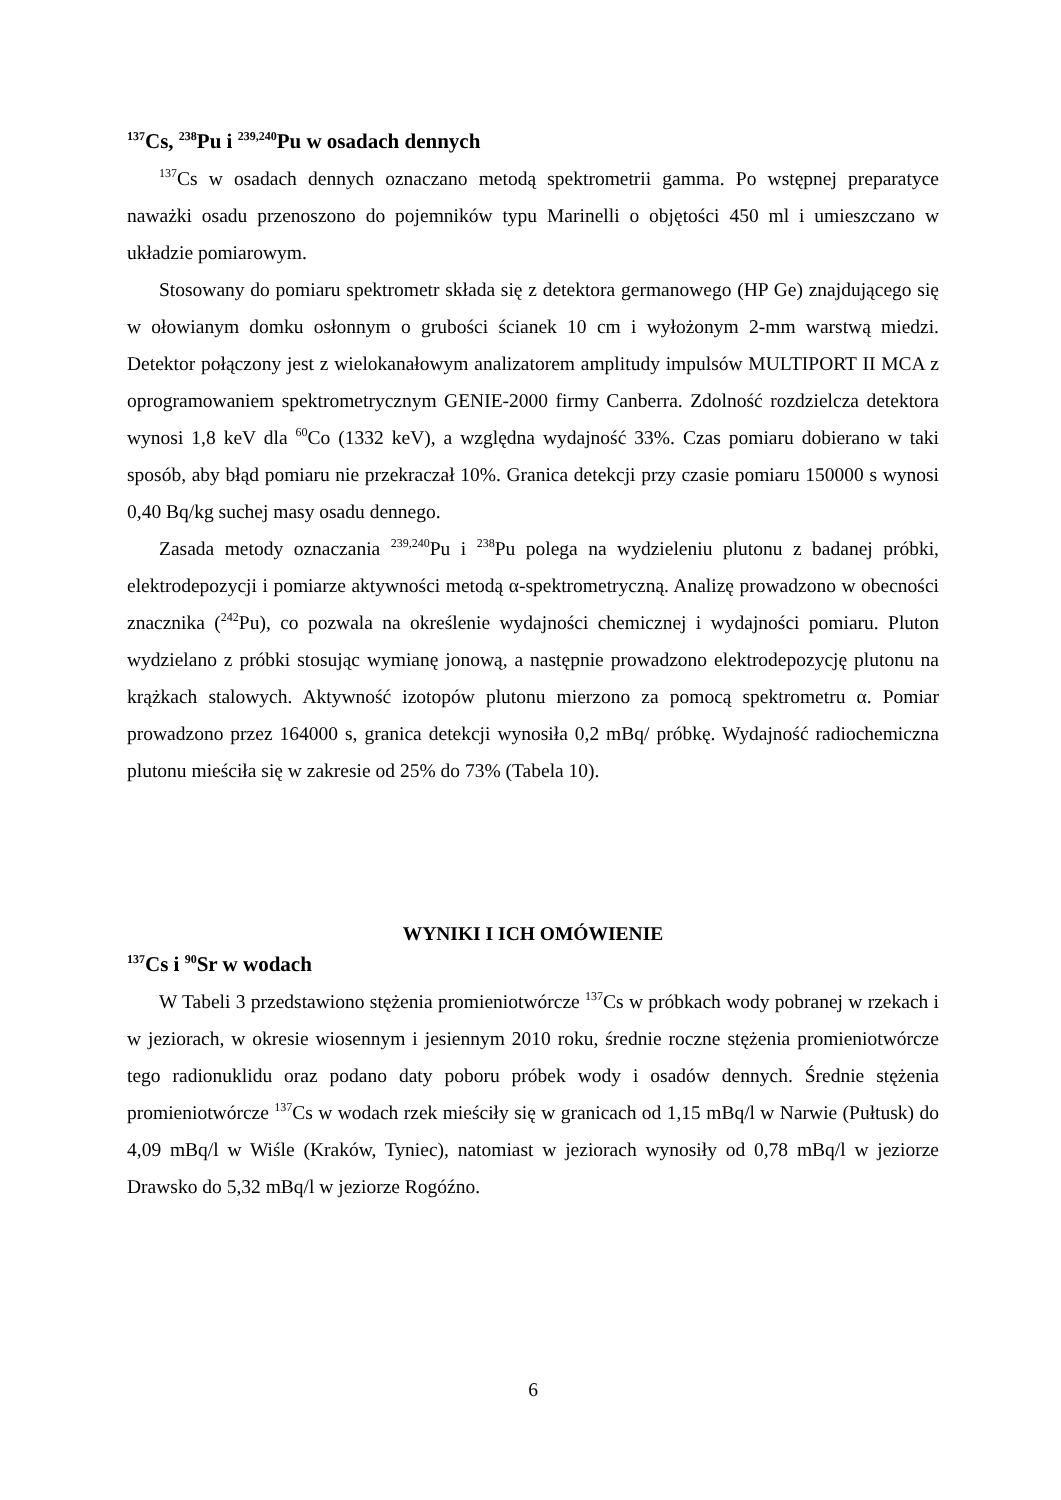<sup>137</sup>Cs, <sup>238</sup>Pu i <sup>239,240</sup>Pu w osadach dennych
<sup>137</sup>Cs w osadach dennych oznaczano metodą spektrometrii gamma. Po wstępnej preparatyce naważki osadu przenoszono do pojemników typu Marinelli o objętości 450 ml i umieszczano w układzie pomiarowym.
Stosowany do pomiaru spektrometr składa się z detektora germanowego (HP Ge) znajdującego się w ołowianym domku osłonnym o grubości ścianek 10 cm i wyłożonym 2-mm warstwą miedzi. Detektor połączony jest z wielokanałowym analizatorem amplitudy impulsów MULTIPORT II MCA z oprogramowaniem spektrometrycznym GENIE-2000 firmy Canberra. Zdolność rozdzielcza detektora wynosi 1,8 keV dla <sup>60</sup>Co (1332 keV), a względna wydajność 33%. Czas pomiaru dobierano w taki sposób, aby błąd pomiaru nie przekraczał 10%. Granica detekcji przy czasie pomiaru 150000 s wynosi 0,40 Bq/kg suchej masy osadu dennego.
Zasada metody oznaczania <sup>239,240</sup>Pu i <sup>238</sup>Pu polega na wydzieleniu plutonu z badanej próbki, elektrodepozycji i pomiarze aktywności metodą α-spektrometryczną. Analizę prowadzono w obecności znacznika (<sup>242</sup>Pu), co pozwala na określenie wydajności chemicznej i wydajności pomiaru. Pluton wydzielano z próbki stosując wymianę jonową, a następnie prowadzono elektrodepozycję plutonu na krążkach stalowych. Aktywność izotopów plutonu mierzono za pomocą spektrometru α. Pomiar prowadzono przez 164000 s, granica detekcji wynosiła 0,2 mBq/ próbkę. Wydajność radiochemiczna plutonu mieściła się w zakresie od 25% do 73% (Tabela 10).
WYNIKI I ICH OMÓWIENIE
<sup>137</sup>Cs i <sup>90</sup>Sr w wodach
W Tabeli 3 przedstawiono stężenia promieniotwórcze <sup>137</sup>Cs w próbkach wody pobranej w rzekach i w jeziorach, w okresie wiosennym i jesiennym 2010 roku, średnie roczne stężenia promieniotwórcze tego radionuklidu oraz podano daty poboru próbek wody i osadów dennych. Średnie stężenia promieniotwórcze <sup>137</sup>Cs w wodach rzek mieściły się w granicach od 1,15 mBq/l w Narwie (Pułtusk) do 4,09 mBq/l w Wiśle (Kraków, Tyniec), natomiast w jeziorach wynosiły od 0,78 mBq/l w jeziorze Drawsko do 5,32 mBq/l w jeziorze Rogóźno.
6